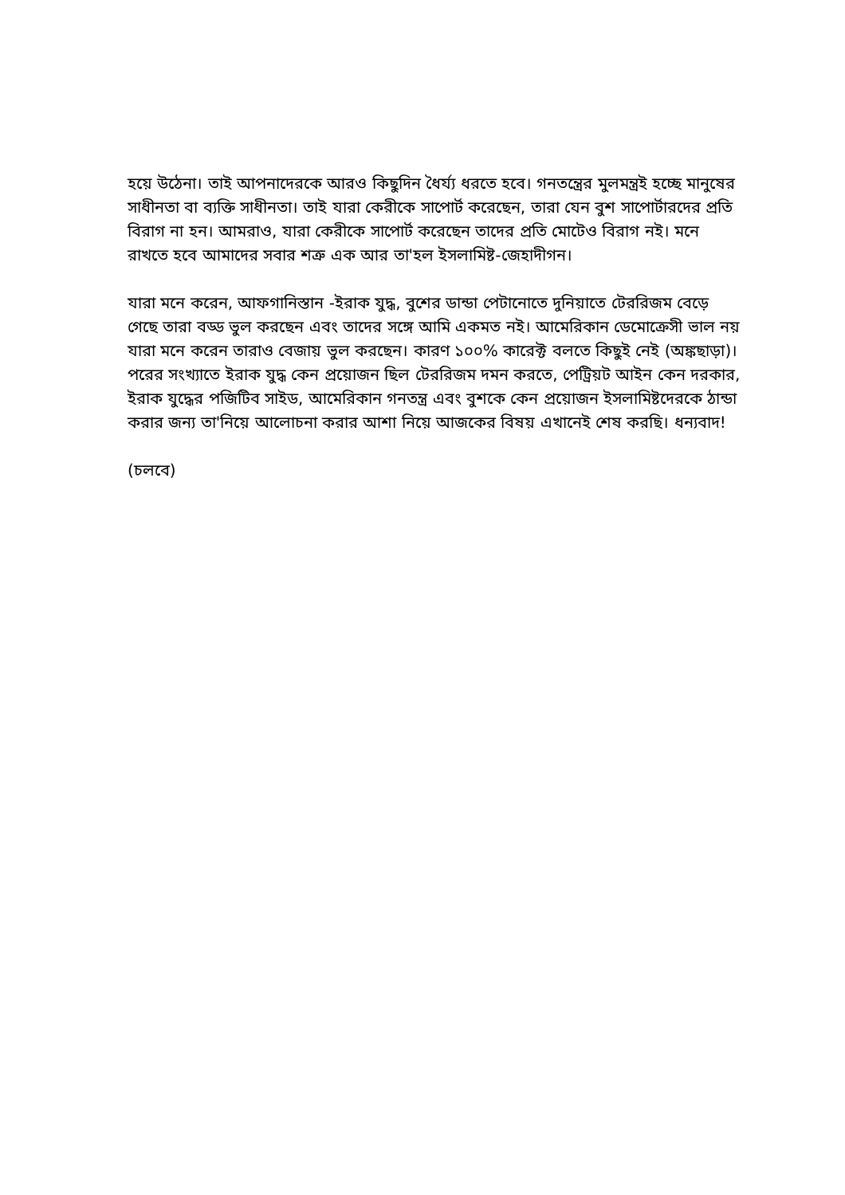হয়ে উঠেনা। তাই আপনাদেরকে আরও কিছুদিন ধৈর্য্য ধরতে হবে। গনতন্ত্রের মুলমন্ত্রই হচ্ছে মানুষের সাধীনতা বা ব্যক্তি সাধীনতা। তাই যারা কেরীকে সাপোর্ট করেছেন, তারা যেন বুশ সাপোর্টারদের প্রতি বিরাগ না হন। আমরাও, যারা কেরীকে সাপোর্ট করেছেন তাদের প্রতি মোটেও বিরাগ নই। মনে রাখতে হবে আমাদের সবার শত্রু এক আর তা'হল ইসলামিষ্ট-জেহাদীগন।
যারা মনে করেন, আফগানিস্তান -ইরাক যুদ্ধ, বুশের ডান্ডা পেটানোতে দুনিয়াতে টেররিজম বেড়ে গেছে তারা বড্ড ভুল করছেন এবং তাদের সঙ্গে আমি একমত নই। আমেরিকান ডেমোক্রেসী ভাল নয় যারা মনে করেন তারাও বেজায় ভুল করছেন। কারণ ১০০% কারেক্ট বলতে কিছুই নেই (অঙ্কছাড়া)। পরের সংখ্যাতে ইরাক যুদ্ধ কেন প্রয়োজন ছিল টেররিজম দমন করতে, পেট্রিয়ট আইন কেন দরকার, ইরাক যুদ্ধের পজিটিব সাইড, আমেরিকান গনতন্ত্র এবং বুশকে কেন প্রয়োজন ইসলামিষ্টদেরকে ঠান্ডা করার জন্য তা'নিয়ে আলোচনা করার আশা নিয়ে আজকের বিষয় এখানেই শেষ করছি। ধন্যবাদ!
(চলবে)